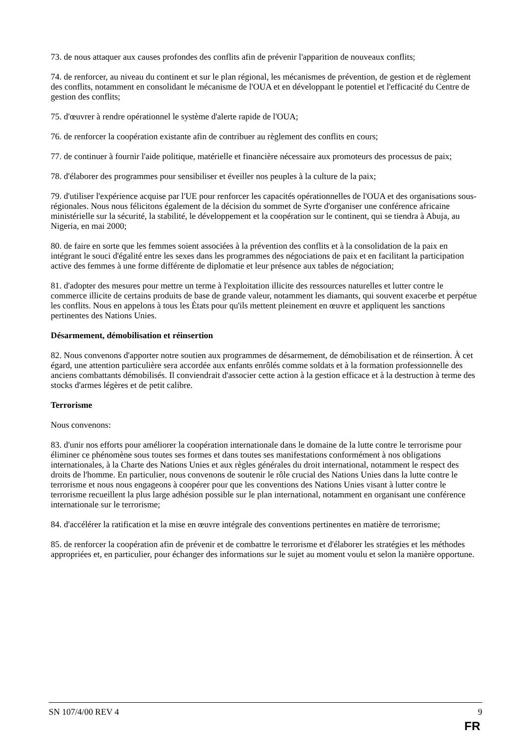73. de nous attaquer aux causes profondes des conflits afin de prévenir l'apparition de nouveaux conflits;
74. de renforcer, au niveau du continent et sur le plan régional, les mécanismes de prévention, de gestion et de règlement des conflits, notamment en consolidant le mécanisme de l'OUA et en développant le potentiel et l'efficacité du Centre de gestion des conflits;
75. d'œuvrer à rendre opérationnel le système d'alerte rapide de l'OUA;
76. de renforcer la coopération existante afin de contribuer au règlement des conflits en cours;
77. de continuer à fournir l'aide politique, matérielle et financière nécessaire aux promoteurs des processus de paix;
78. d'élaborer des programmes pour sensibiliser et éveiller nos peuples à la culture de la paix;
79. d'utiliser l'expérience acquise par l'UE pour renforcer les capacités opérationnelles de l'OUA et des organisations sous-régionales. Nous nous félicitons également de la décision du sommet de Syrte d'organiser une conférence africaine ministérielle sur la sécurité, la stabilité, le développement et la coopération sur le continent, qui se tiendra à Abuja, au Nigeria, en mai 2000;
80. de faire en sorte que les femmes soient associées à la prévention des conflits et à la consolidation de la paix en intégrant le souci d'égalité entre les sexes dans les programmes des négociations de paix et en facilitant la participation active des femmes à une forme différente de diplomatie et leur présence aux tables de négociation;
81. d'adopter des mesures pour mettre un terme à l'exploitation illicite des ressources naturelles et lutter contre le commerce illicite de certains produits de base de grande valeur, notamment les diamants, qui souvent exacerbe et perpétue les conflits. Nous en appelons à tous les États pour qu'ils mettent pleinement en œuvre et appliquent les sanctions pertinentes des Nations Unies.
Désarmement, démobilisation et réinsertion
82. Nous convenons d'apporter notre soutien aux programmes de désarmement, de démobilisation et de réinsertion. À cet égard, une attention particulière sera accordée aux enfants enrôlés comme soldats et à la formation professionnelle des anciens combattants démobilisés. Il conviendrait d'associer cette action à la gestion efficace et à la destruction à terme des stocks d'armes légères et de petit calibre.
Terrorisme
Nous convenons:
83. d'unir nos efforts pour améliorer la coopération internationale dans le domaine de la lutte contre le terrorisme pour éliminer ce phénomène sous toutes ses formes et dans toutes ses manifestations conformément à nos obligations internationales, à la Charte des Nations Unies et aux règles générales du droit international, notamment le respect des droits de l'homme. En particulier, nous convenons de soutenir le rôle crucial des Nations Unies dans la lutte contre le terrorisme et nous nous engageons à coopérer pour que les conventions des Nations Unies visant à lutter contre le terrorisme recueillent la plus large adhésion possible sur le plan international, notamment en organisant une conférence internationale sur le terrorisme;
84. d'accélérer la ratification et la mise en œuvre intégrale des conventions pertinentes en matière de terrorisme;
85. de renforcer la coopération afin de prévenir et de combattre le terrorisme et d'élaborer les stratégies et les méthodes appropriées et, en particulier, pour échanger des informations sur le sujet au moment voulu et selon la manière opportune.
SN 107/4/00 REV 4 9
FR